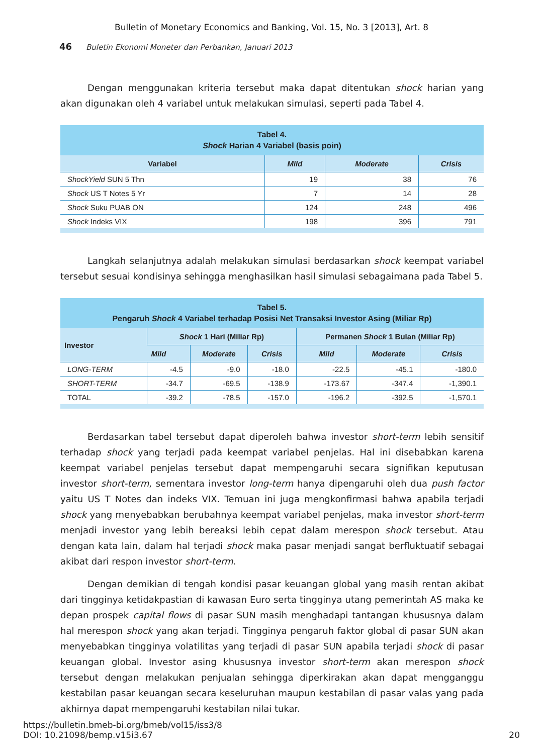Bulletin of Monetary Economics and Banking, Vol. 15, No. 3 [2013], Art. 8
46 Buletin Ekonomi Moneter dan Perbankan, Januari 2013
Dengan menggunakan kriteria tersebut maka dapat ditentukan shock harian yang akan digunakan oleh 4 variabel untuk melakukan simulasi, seperti pada Tabel 4.
Tabel 4. Shock Harian 4 Variabel (basis poin)
| Variabel | Mild | Moderate | Crisis |
| --- | --- | --- | --- |
| ShockYield SUN 5 Thn | 19 | 38 | 76 |
| Shock US T Notes 5 Yr | 7 | 14 | 28 |
| Shock Suku PUAB ON | 124 | 248 | 496 |
| Shock Indeks VIX | 198 | 396 | 791 |
Langkah selanjutnya adalah melakukan simulasi berdasarkan shock keempat variabel tersebut sesuai kondisinya sehingga menghasilkan hasil simulasi sebagaimana pada Tabel 5.
Tabel 5. Pengaruh Shock 4 Variabel terhadap Posisi Net Transaksi Investor Asing (Miliar Rp)
| Investor | Shock 1 Hari (Miliar Rp) | | | Permanen Shock 1 Bulan (Miliar Rp) | | |
| --- | --- | --- | --- | --- | --- | --- |
| | Mild | Moderate | Crisis | Mild | Moderate | Crisis |
| LONG-TERM | -4.5 | -9.0 | -18.0 | -22.5 | -45.1 | -180.0 |
| SHORT-TERM | -34.7 | -69.5 | -138.9 | -173.67 | -347.4 | -1,390.1 |
| TOTAL | -39.2 | -78.5 | -157.0 | -196.2 | -392.5 | -1,570.1 |
Berdasarkan tabel tersebut dapat diperoleh bahwa investor short-term lebih sensitif terhadap shock yang terjadi pada keempat variabel penjelas. Hal ini disebabkan karena keempat variabel penjelas tersebut dapat mempengaruhi secara signifikan keputusan investor short-term, sementara investor long-term hanya dipengaruhi oleh dua push factor yaitu US T Notes dan indeks VIX. Temuan ini juga mengkonfirmasi bahwa apabila terjadi shock yang menyebabkan berubahnya keempat variabel penjelas, maka investor short-term menjadi investor yang lebih bereaksi lebih cepat dalam merespon shock tersebut. Atau dengan kata lain, dalam hal terjadi shock maka pasar menjadi sangat berfluktuatif sebagai akibat dari respon investor short-term.
Dengan demikian di tengah kondisi pasar keuangan global yang masih rentan akibat dari tingginya ketidakpastian di kawasan Euro serta tingginya utang pemerintah AS maka ke depan prospek capital flows di pasar SUN masih menghadapi tantangan khususnya dalam hal merespon shock yang akan terjadi. Tingginya pengaruh faktor global di pasar SUN akan menyebabkan tingginya volatilitas yang terjadi di pasar SUN apabila terjadi shock di pasar keuangan global. Investor asing khususnya investor short-term akan merespon shock tersebut dengan melakukan penjualan sehingga diperkirakan akan dapat mengganggu kestabilan pasar keuangan secara keseluruhan maupun kestabilan di pasar valas yang pada akhirnya dapat mempengaruhi kestabilan nilai tukar.
https://bulletin.bmeb-bi.org/bmeb/vol15/iss3/8
DOI: 10.21098/bemp.v15i3.67
20